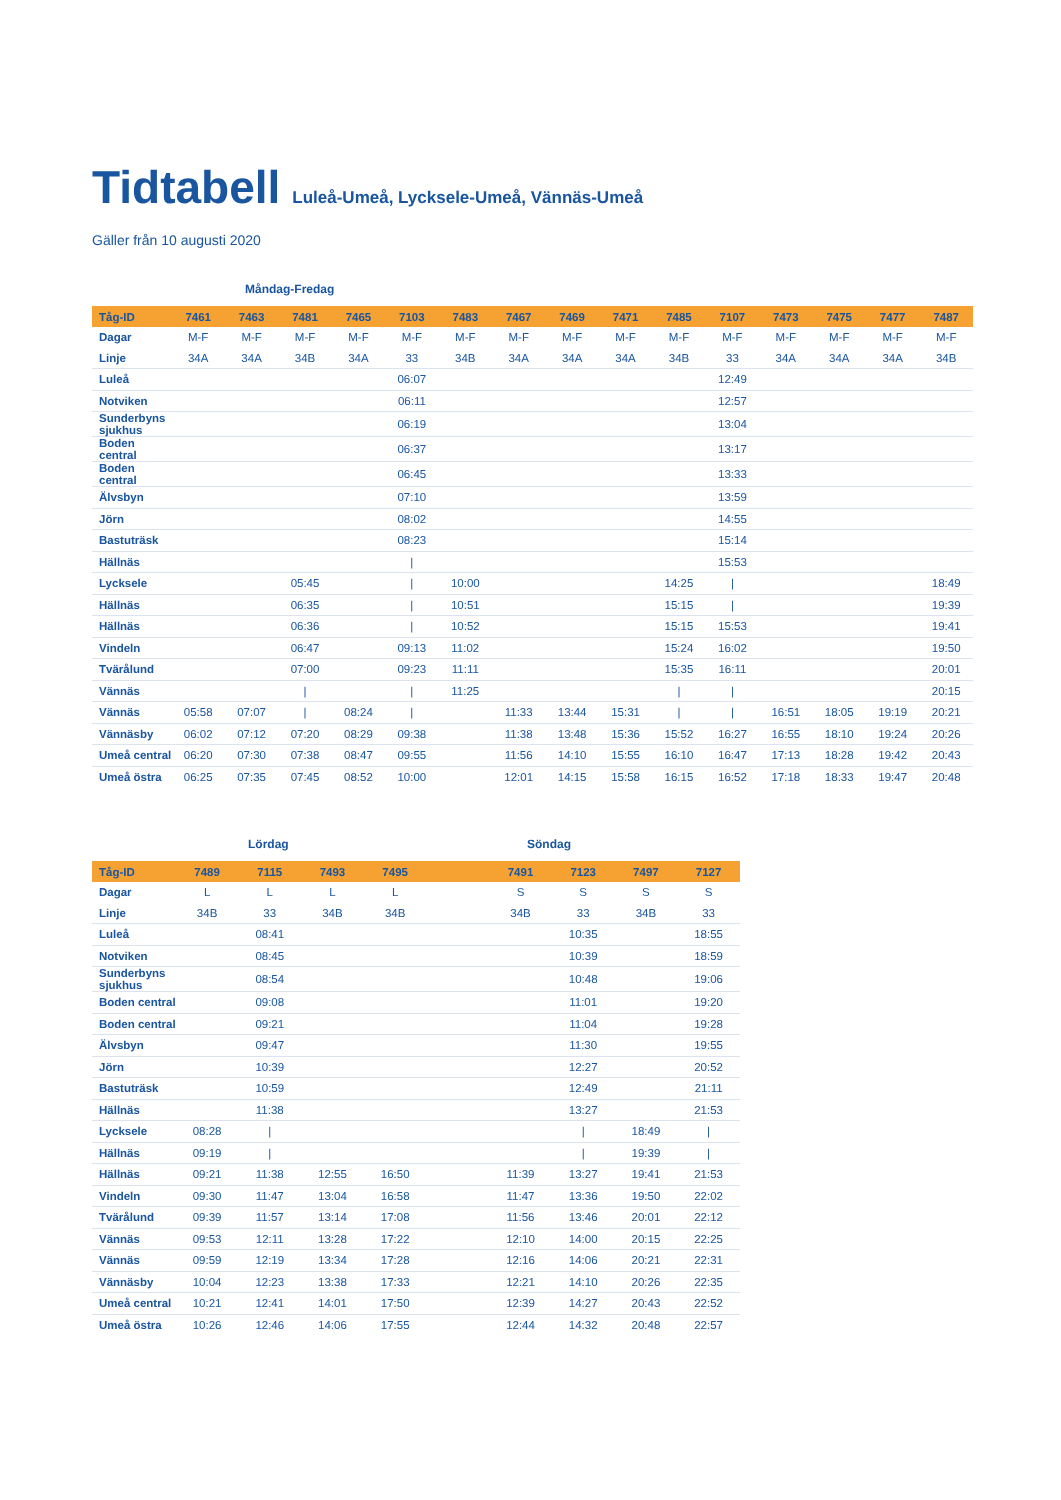Tidtabell
Luleå-Umeå, Lycksele-Umeå, Vännäs-Umeå
Gäller från 10 augusti 2020
Måndag-Fredag
| Tåg-ID | 7461 | 7463 | 7481 | 7465 | 7103 | 7483 | 7467 | 7469 | 7471 | 7485 | 7107 | 7473 | 7475 | 7477 | 7487 |
| --- | --- | --- | --- | --- | --- | --- | --- | --- | --- | --- | --- | --- | --- | --- | --- |
| Dagar | M-F | M-F | M-F | M-F | M-F | M-F | M-F | M-F | M-F | M-F | M-F | M-F | M-F | M-F | M-F |
| Linje | 34A | 34A | 34B | 34A | 33 | 34B | 34A | 34A | 34A | 34B | 33 | 34A | 34A | 34A | 34B |
| Luleå | | | | | 06:07 | | | | | | 12:49 | | | | |
| Notviken | | | | | 06:11 | | | | | | 12:57 | | | | |
| Sunderbyns sjukhus | | | | | 06:19 | | | | | | 13:04 | | | | |
| Boden central | | | | | 06:37 | | | | | | 13:17 | | | | |
| Boden central | | | | | 06:45 | | | | | | 13:33 | | | | |
| Älvsbyn | | | | | 07:10 | | | | | | 13:59 | | | | |
| Jörn | | | | | 08:02 | | | | | | 14:55 | | | | |
| Bastuträsk | | | | | 08:23 | | | | | | 15:14 | | | | |
| Hällnäs | | | | | / | | | | | | 15:53 | | | | |
| Lycksele | | | 05:45 | | / | 10:00 | | | | 14:25 | / | | | | 18:49 |
| Hällnäs | | | 06:35 | | / | 10:51 | | | | 15:15 | / | | | | 19:39 |
| Hällnäs | | | 06:36 | | / | 10:52 | | | | 15:15 | 15:53 | | | | 19:41 |
| Vindeln | | | 06:47 | | 09:13 | 11:02 | | | | 15:24 | 16:02 | | | | 19:50 |
| Tvärålund | | | 07:00 | | 09:23 | 11:11 | | | | 15:35 | 16:11 | | | | 20:01 |
| Vännäs | | | / | | / | 11:25 | | | | / | / | | | | 20:15 |
| Vännäs | 05:58 | 07:07 | / | 08:24 | / | | 11:33 | 13:44 | 15:31 | / | / | 16:51 | 18:05 | 19:19 | 20:21 |
| Vännäsby | 06:02 | 07:12 | 07:20 | 08:29 | 09:38 | | 11:38 | 13:48 | 15:36 | 15:52 | 16:27 | 16:55 | 18:10 | 19:24 | 20:26 |
| Umeå central | 06:20 | 07:30 | 07:38 | 08:47 | 09:55 | | 11:56 | 14:10 | 15:55 | 16:10 | 16:47 | 17:13 | 18:28 | 19:42 | 20:43 |
| Umeå östra | 06:25 | 07:35 | 07:45 | 08:52 | 10:00 | | 12:01 | 14:15 | 15:58 | 16:15 | 16:52 | 17:18 | 18:33 | 19:47 | 20:48 |
Lördag Söndag
| Tåg-ID | 7489 | 7115 | 7493 | 7495 | | 7491 | 7123 | 7497 | 7127 |
| --- | --- | --- | --- | --- | --- | --- | --- | --- | --- |
| Dagar | L | L | L | L | | S | S | S | S |
| Linje | 34B | 33 | 34B | 34B | | 34B | 33 | 34B | 33 |
| Luleå | | 08:41 | | | | | 10:35 | | 18:55 |
| Notviken | | 08:45 | | | | | 10:39 | | 18:59 |
| Sunderbyns sjukhus | | 08:54 | | | | | 10:48 | | 19:06 |
| Boden central | | 09:08 | | | | | 11:01 | | 19:20 |
| Boden central | | 09:21 | | | | | 11:04 | | 19:28 |
| Älvsbyn | | 09:47 | | | | | 11:30 | | 19:55 |
| Jörn | | 10:39 | | | | | 12:27 | | 20:52 |
| Bastuträsk | | 10:59 | | | | | 12:49 | | 21:11 |
| Hällnäs | | 11:38 | | | | | 13:27 | | 21:53 |
| Lycksele | 08:28 | / | | | | | / | 18:49 | / |
| Hällnäs | 09:19 | / | | | | | / | 19:39 | / |
| Hällnäs | 09:21 | 11:38 | 12:55 | 16:50 | | 11:39 | 13:27 | 19:41 | 21:53 |
| Vindeln | 09:30 | 11:47 | 13:04 | 16:58 | | 11:47 | 13:36 | 19:50 | 22:02 |
| Tvärålund | 09:39 | 11:57 | 13:14 | 17:08 | | 11:56 | 13:46 | 20:01 | 22:12 |
| Vännäs | 09:53 | 12:11 | 13:28 | 17:22 | | 12:10 | 14:00 | 20:15 | 22:25 |
| Vännäs | 09:59 | 12:19 | 13:34 | 17:28 | | 12:16 | 14:06 | 20:21 | 22:31 |
| Vännäsby | 10:04 | 12:23 | 13:38 | 17:33 | | 12:21 | 14:10 | 20:26 | 22:35 |
| Umeå central | 10:21 | 12:41 | 14:01 | 17:50 | | 12:39 | 14:27 | 20:43 | 22:52 |
| Umeå östra | 10:26 | 12:46 | 14:06 | 17:55 | | 12:44 | 14:32 | 20:48 | 22:57 |